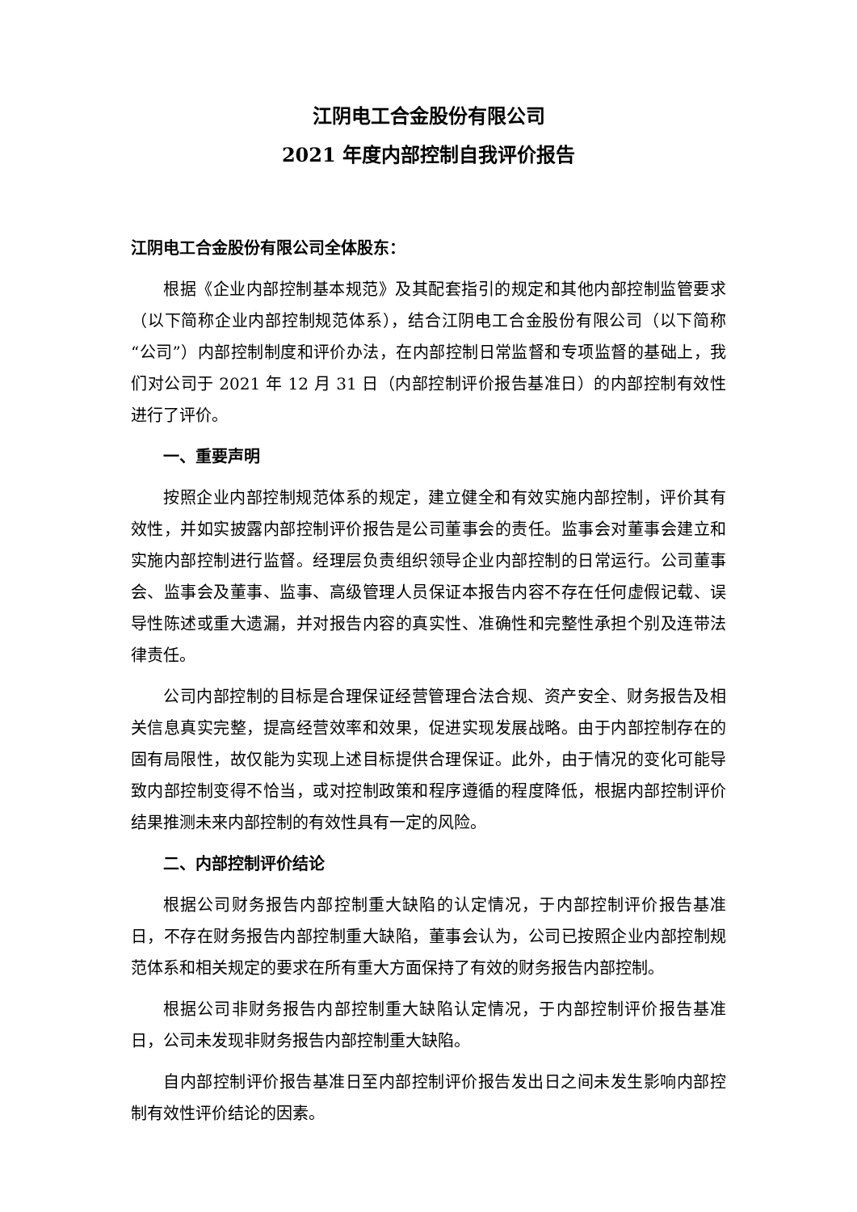江阴电工合金股份有限公司
2021 年度内部控制自我评价报告
江阴电工合金股份有限公司全体股东：
根据《企业内部控制基本规范》及其配套指引的规定和其他内部控制监管要求（以下简称企业内部控制规范体系），结合江阴电工合金股份有限公司（以下简称“公司”）内部控制制度和评价办法，在内部控制日常监督和专项监督的基础上，我们对公司于 2021 年 12 月 31 日（内部控制评价报告基准日）的内部控制有效性进行了评价。
一、重要声明
按照企业内部控制规范体系的规定，建立健全和有效实施内部控制，评价其有效性，并如实披露内部控制评价报告是公司董事会的责任。监事会对董事会建立和实施内部控制进行监督。经理层负责组织领导企业内部控制的日常运行。公司董事会、监事会及董事、监事、高级管理人员保证本报告内容不存在任何虚假记载、误导性陈述或重大遗漏，并对报告内容的真实性、准确性和完整性承担个别及连带法律责任。
公司内部控制的目标是合理保证经营管理合法合规、资产安全、财务报告及相关信息真实完整，提高经营效率和效果，促进实现发展战略。由于内部控制存在的固有局限性，故仅能为实现上述目标提供合理保证。此外，由于情况的变化可能导致内部控制变得不恰当，或对控制政策和程序遵循的程度降低，根据内部控制评价结果推测未来内部控制的有效性具有一定的风险。
二、内部控制评价结论
根据公司财务报告内部控制重大缺陷的认定情况，于内部控制评价报告基准日，不存在财务报告内部控制重大缺陷，董事会认为，公司已按照企业内部控制规范体系和相关规定的要求在所有重大方面保持了有效的财务报告内部控制。
根据公司非财务报告内部控制重大缺陷认定情况，于内部控制评价报告基准日，公司未发现非财务报告内部控制重大缺陷。
自内部控制评价报告基准日至内部控制评价报告发出日之间未发生影响内部控制有效性评价结论的因素。